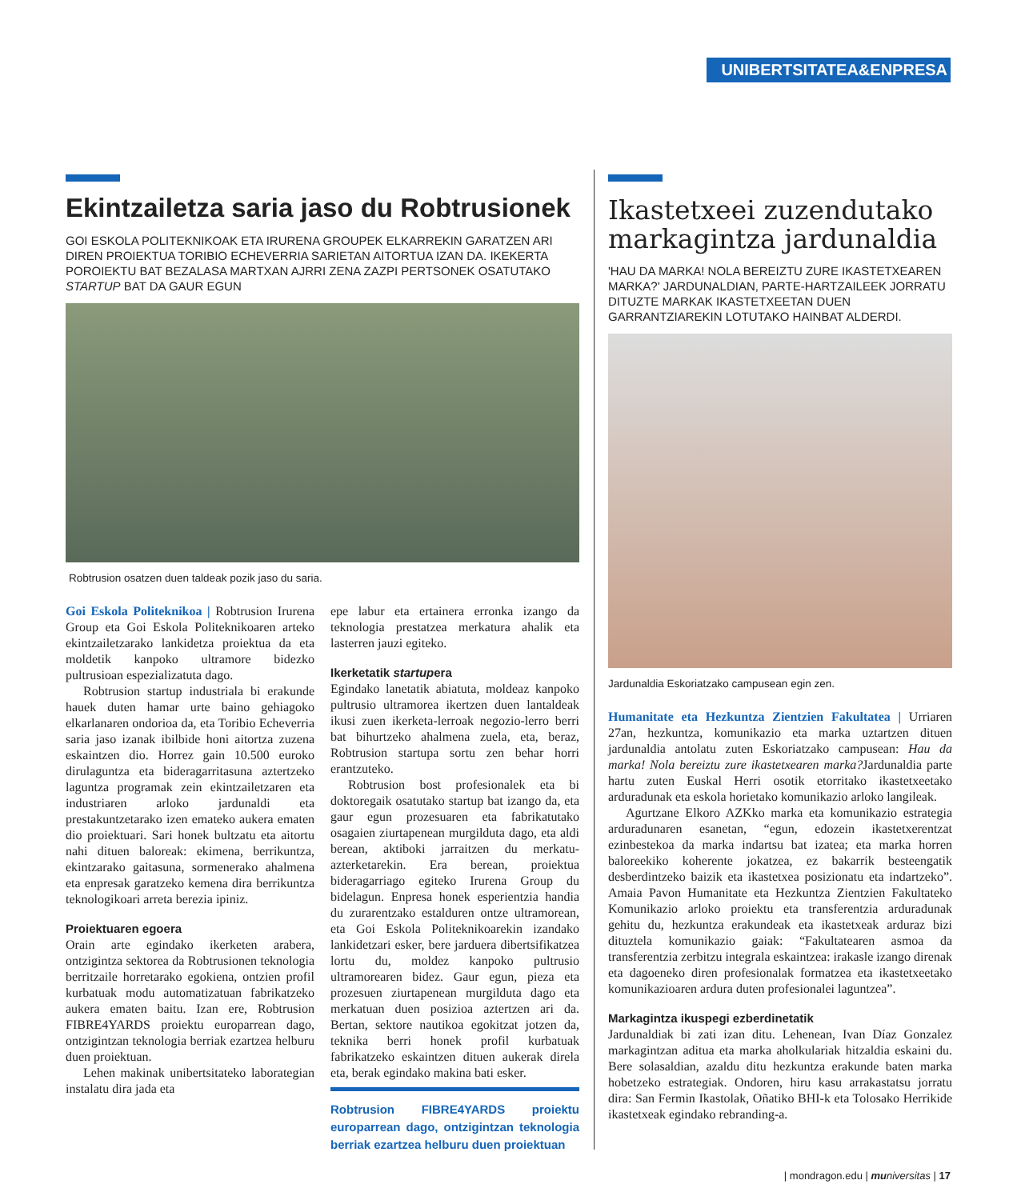UNIBERTSITATEA&ENPRESA
Ekintzailetza saria jaso du Robtrusionek
GOI ESKOLA POLITEKNIKOAK ETA IRURENA GROUPEK ELKARREKIN GARATZEN ARI DIREN PROIEKTUA TORIBIO ECHEVERRIA SARIETAN AITORTUA IZAN DA. IKEKERTA POROIEKTU BAT BEZALASA MARTXAN AJRRI ZENA ZAZPI PERTSONEK OSATUTAKO STARTUP BAT DA GAUR EGUN
Robtrusion osatzen duen taldeak pozik jaso du saria.
Goi Eskola Politeknikoa | Robtrusion Irurena Group eta Goi Eskola Politeknikoaren arteko ekintzailetzarako lankidetza proiektua da eta moldetik kanpoko ultramore bidezko pultrusioan espezializatuta dago.
Robtrusion startup industriala bi erakunde hauek duten hamar urte baino gehiagoko elkarlanaren ondorioa da, eta Toribio Echeverria saria jaso izanak ibilbide honi aitortza zuzena eskaintzen dio. Horrez gain 10.500 euroko dirulaguntza eta bideragarritasuna aztertzeko laguntza programak zein ekintzailetzaren eta industriaren arloko jardunaldi eta prestakuntzetarako izen emateko aukera ematen dio proiektuari. Sari honek bultzatu eta aitortu nahi dituen baloreak: ekimena, berrikuntza, ekintzarako gaitasuna, sormenerako ahalmena eta enpresak garatzeko kemena dira berrikuntza teknologikoari arreta berezia ipiniz.
Proiektuaren egoera
Orain arte egindako ikerketen arabera, ontzigintza sektorea da Robtrusionen teknologia berritzaile horretarako egokiena, ontzien profil kurbatuak modu automatizatuan fabrikatzeko aukera ematen baitu. Izan ere, Robtrusion FIBRE4YARDS proiektu europarrean dago, ontzigintzan teknologia berriak ezartzea helburu duen proiektuan.
Lehen makinak unibertsitateko laborategian instalatu dira jada eta
epe labur eta ertainera erronka izango da teknologia prestatzea merkatura ahalik eta lasterren jauzi egiteko.
Ikerketatik startupera
Egindako lanetatik abiatuta, moldeaz kanpoko pultrusio ultramorea ikertzen duen lantaldeak ikusi zuen ikerketa-lerroak negozio-lerro berri bat bihurtzeko ahalmena zuela, eta, beraz, Robtrusion startupa sortu zen behar horri erantzuteko.
Robtrusion bost profesionalek eta bi doktoregaik osatutako startup bat izango da, eta gaur egun prozesuaren eta fabrikatutako osagaien ziurtapenean murgilduta dago, eta aldi berean, aktiboki jarraitzen du merkatu-azterketarekin. Era berean, proiektua bideragarriago egiteko Irurena Group du bidelagun. Enpresa honek esperientzia handia du zurarentzako estalduren ontze ultramorean, eta Goi Eskola Politeknikoarekin izandako lankidetzari esker, bere jarduera dibertsifikatzea lortu du, moldez kanpoko pultrusio ultramorearen bidez. Gaur egun, pieza eta prozesuen ziurtapenean murgilduta dago eta merkatuan duen posizioa aztertzen ari da. Bertan, sektore nautikoa egokitzat jotzen da, teknika berri honek profil kurbatuak fabrikatzeko eskaintzen dituen aukerak direla eta, berak egindako makina bati esker.
Robtrusion FIBRE4YARDS proiektu europarrean dago, ontzigintzan teknologia berriak ezartzea helburu duen proiektuan
Ikastetxeei zuzendutako markagintza jardunaldia
'HAU DA MARKA! NOLA BEREIZTU ZURE IKASTETXEAREN MARKA?' JARDUNALDIAN, PARTE-HARTZAILEEK JORRATU DITUZTE MARKAK IKASTETXEETAN DUEN GARRANTZIAREKIN LOTUTAKO HAINBAT ALDERDI.
Jardunaldia Eskoriatzako campusean egin zen.
Humanitate eta Hezkuntza Zientzien Fakultatea | Urriaren 27an, hezkuntza, komunikazio eta marka uztartzen dituen jardunaldia antolatu zuten Eskoriatzako campusean: Hau da marka! Nola bereiztu zure ikastetxearen marka?Jardunaldia parte hartu zuten Euskal Herri osotik etorritako ikastetxeetako arduradunak eta eskola horietako komunikazio arloko langileak.
Agurtzane Elkoro AZKko marka eta komunikazio estrategia arduradunaren esanetan, “egun, edozein ikastetxerentzat ezinbestekoa da marka indartsu bat izatea; eta marka horren baloreekiko koherente jokatzea, ez bakarrik besteengatik desberdintzeko baizik eta ikastetxea posizionatu eta indartzeko”. Amaia Pavon Humanitate eta Hezkuntza Zientzien Fakultateko Komunikazio arloko proiektu eta transferentzia arduradunak gehitu du, hezkuntza erakundeak eta ikastetxeak arduraz bizi dituztela komunikazio gaiak: “Fakultatearen asmoa da transferentzia zerbitzu integrala eskaintzea: irakasle izango direnak eta dagoeneko diren profesionalak formatzea eta ikastetxeetako komunikazioaren ardura duten profesionalei laguntzea”.
Markagintza ikuspegi ezberdinetatik
Jardunaldiak bi zati izan ditu. Lehenean, Ivan Díaz Gonzalez markagintzan aditua eta marka aholkulariak hitzaldia eskaini du. Bere solasaldian, azaldu ditu hezkuntza erakunde baten marka hobetzeko estrategiak. Ondoren, hiru kasu arrakastatsu jorratu dira: San Fermin Ikastolak, Oñatiko BHI-k eta Tolosako Herrikide ikastetxeak egindako rebranding-a.
| mondragon.edu | mu niversitas | 17